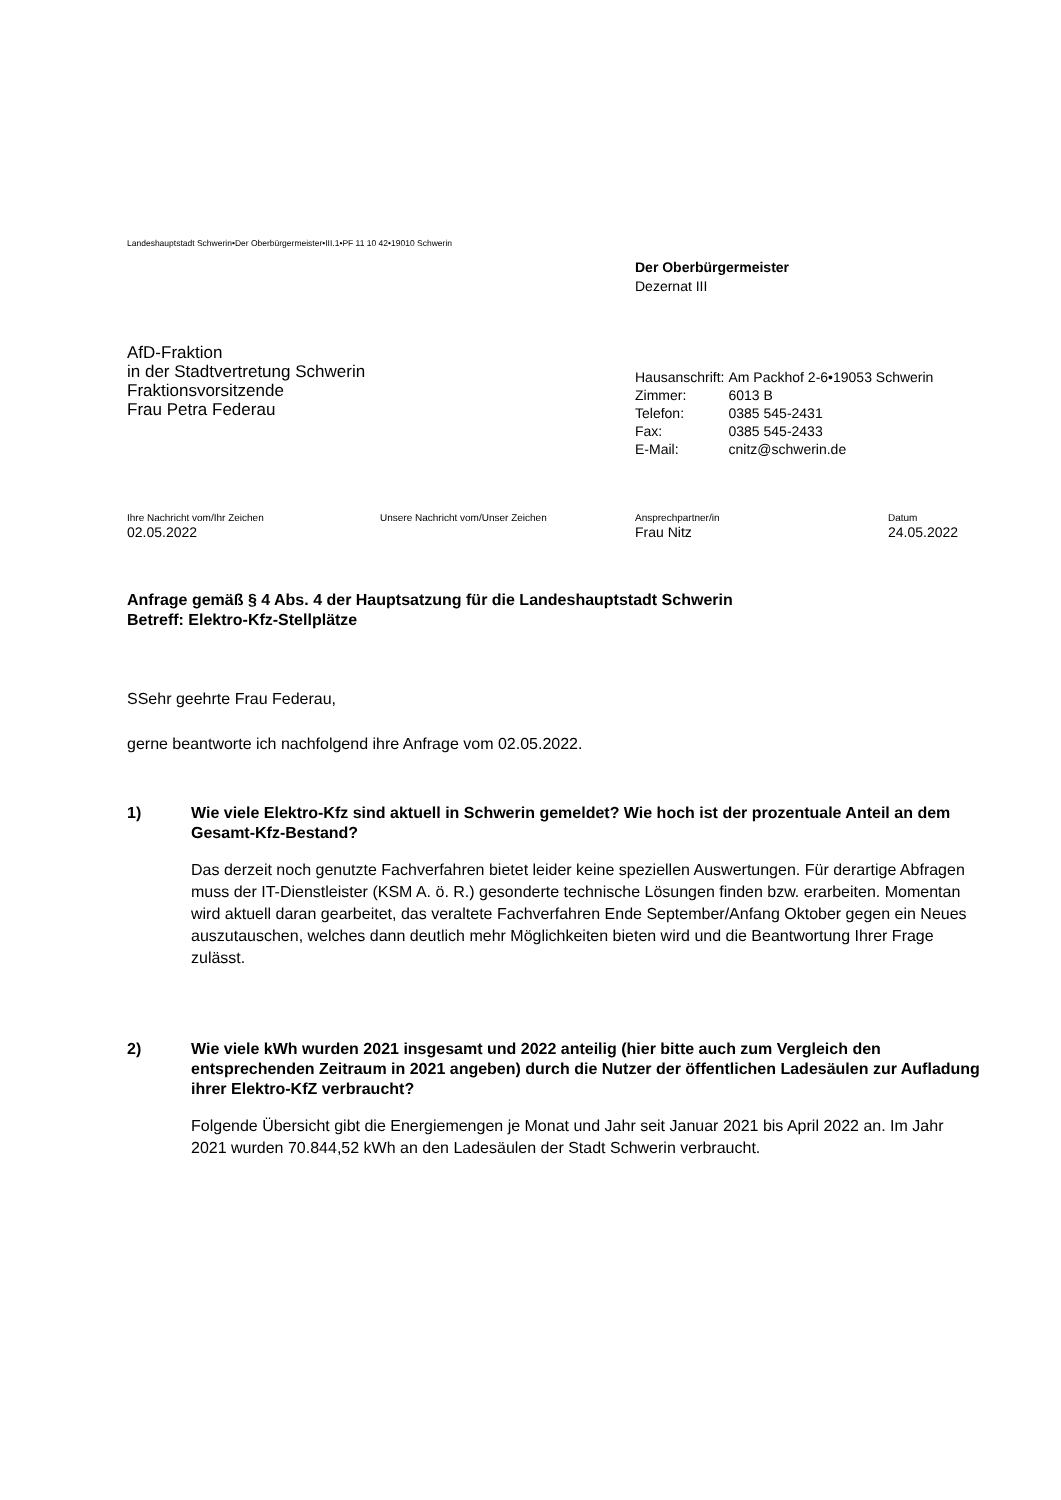Landeshauptstadt Schwerin•Der Oberbürgermeister•III.1•PF 11 10 42•19010 Schwerin
Der Oberbürgermeister
Dezernat III
AfD-Fraktion
in der Stadtvertretung Schwerin
Fraktionsvorsitzende
Frau Petra Federau
| Hausanschrift: | Am Packhof 2-6•19053 Schwerin |
| Zimmer: | 6013 B |
| Telefon: | 0385 545-2431 |
| Fax: | 0385 545-2433 |
| E-Mail: | cnitz@schwerin.de |
Ihre Nachricht vom/Ihr Zeichen
02.05.2022
Unsere Nachricht vom/Unser Zeichen
Ansprechpartner/in
Frau Nitz
Datum
24.05.2022
Anfrage gemäß § 4 Abs. 4 der Hauptsatzung für die Landeshauptstadt Schwerin
Betreff: Elektro-Kfz-Stellplätze
SSehr geehrte Frau Federau,
gerne beantworte ich nachfolgend ihre Anfrage vom 02.05.2022.
1) Wie viele Elektro-Kfz sind aktuell in Schwerin gemeldet? Wie hoch ist der prozentuale Anteil an dem Gesamt-Kfz-Bestand?
Das derzeit noch genutzte Fachverfahren bietet leider keine speziellen Auswertungen. Für derartige Abfragen muss der IT-Dienstleister (KSM A. ö. R.) gesonderte technische Lösungen finden bzw. erarbeiten. Momentan wird aktuell daran gearbeitet, das veraltete Fachverfahren Ende September/Anfang Oktober gegen ein Neues auszutauschen, welches dann deutlich mehr Möglichkeiten bieten wird und die Beantwortung Ihrer Frage zulässt.
2) Wie viele kWh wurden 2021 insgesamt und 2022 anteilig (hier bitte auch zum Vergleich den entsprechenden Zeitraum in 2021 angeben) durch die Nutzer der öffentlichen Ladesäulen zur Aufladung ihrer Elektro-KfZ verbraucht?
Folgende Übersicht gibt die Energiemengen je Monat und Jahr seit Januar 2021 bis April 2022 an. Im Jahr 2021 wurden 70.844,52 kWh an den Ladesäulen der Stadt Schwerin verbraucht.